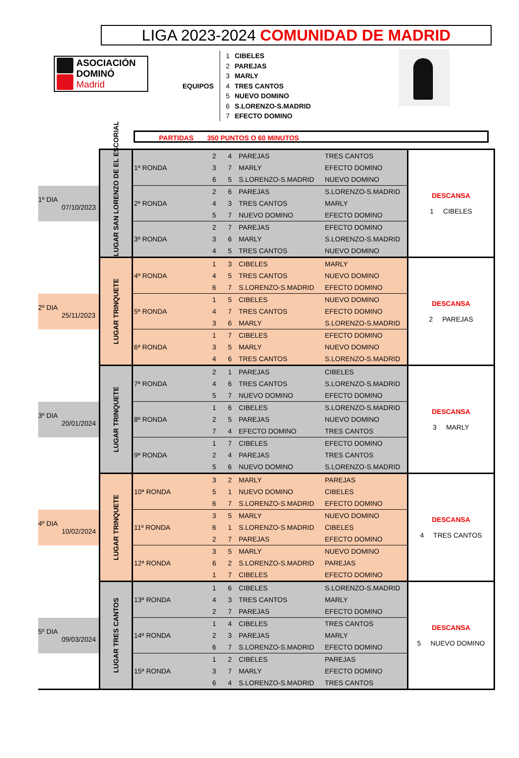LIGA 2023-2024 COMUNIDAD DE MADRID
ASOCIACIÓN
DOMINÓ
Madrid
EQUIPOS
1 CIBELES
2 PAREJAS
3 MARLY
4 TRES CANTOS
5 NUEVO DOMINO
6 S.LORENZO-S.MADRID
7 EFECTO DOMINO
PARTIDAS 350 PUNTOS O 60 MINUTOS
| | LUGAR SAN LORENZO DE EL ESCORIAL | 1ª RONDA | 2 | 4 | PAREJAS | TRES CANTOS | DESCANSA 1 CIBELES |
| | | | 3 | 7 | MARLY | EFECTO DOMINO | |
| | | | 6 | 5 | S.LORENZO-S.MADRID | NUEVO DOMINO | |
| 1º DIA 07/10/2023 | | 2ª RONDA | 2 | 6 | PAREJAS | S.LORENZO-S.MADRID | |
| | | | 4 | 3 | TRES CANTOS | MARLY | |
| | | | 5 | 7 | NUEVO DOMINO | EFECTO DOMINO | |
| | | 3ª RONDA | 2 | 7 | PAREJAS | EFECTO DOMINO | |
| | | | 3 | 6 | MARLY | S.LORENZO-S.MADRID | |
| | | | 4 | 5 | TRES CANTOS | NUEVO DOMINO | |
| | LUGAR TRINQUETE | 4ª RONDA | 1 | 3 | CIBELES | MARLY | DESCANSA 2 PAREJAS |
| | | | 4 | 5 | TRES CANTOS | NUEVO DOMINO | |
| | | | 6 | 7 | S.LORENZO-S.MADRID | EFECTO DOMINO | |
| 2º DIA 25/11/2023 | | 5ª RONDA | 1 | 5 | CIBELES | NUEVO DOMINO | |
| | | | 4 | 7 | TRES CANTOS | EFECTO DOMINO | |
| | | | 3 | 6 | MARLY | S.LORENZO-S.MADRID | |
| | | 6ª RONDA | 1 | 7 | CIBELES | EFECTO DOMINO | |
| | | | 3 | 5 | MARLY | NUEVO DOMINO | |
| | | | 4 | 6 | TRES CANTOS | S.LORENZO-S.MADRID | |
| | LUGAR TRINQUETE | 7ª RONDA | 2 | 1 | PAREJAS | CIBELES | DESCANSA 3 MARLY |
| | | | 4 | 6 | TRES CANTOS | S.LORENZO-S.MADRID | |
| | | | 5 | 7 | NUEVO DOMINO | EFECTO DOMINO | |
| 3º DIA 20/01/2024 | | 8ª RONDA | 1 | 6 | CIBELES | S.LORENZO-S.MADRID | |
| | | | 2 | 5 | PAREJAS | NUEVO DOMINO | |
| | | | 7 | 4 | EFECTO DOMINO | TRES CANTOS | |
| | | 9ª RONDA | 1 | 7 | CIBELES | EFECTO DOMINO | |
| | | | 2 | 4 | PAREJAS | TRES CANTOS | |
| | | | 5 | 6 | NUEVO DOMINO | S.LORENZO-S.MADRID | |
| | LUGAR TRINQUETE | 10ª RONDA | 3 | 2 | MARLY | PAREJAS | DESCANSA 4 TRES CANTOS |
| | | | 5 | 1 | NUEVO DOMINO | CIBELES | |
| | | | 6 | 7 | S.LORENZO-S.MADRID | EFECTO DOMINO | |
| 4º DIA 10/02/2024 | | 11ª RONDA | 3 | 5 | MARLY | NUEVO DOMINO | |
| | | | 6 | 1 | S.LORENZO-S.MADRID | CIBELES | |
| | | | 2 | 7 | PAREJAS | EFECTO DOMINO | |
| | | 12ª RONDA | 3 | 5 | MARLY | NUEVO DOMINO | |
| | | | 6 | 2 | S.LORENZO-S.MADRID | PAREJAS | |
| | | | 1 | 7 | CIBELES | EFECTO DOMINO | |
| | LUGAR TRES CANTOS | 13ª RONDA | 1 | 6 | CIBELES | S.LORENZO-S.MADRID | DESCANSA 5 NUEVO DOMINO |
| | | | 4 | 3 | TRES CANTOS | MARLY | |
| | | | 2 | 7 | PAREJAS | EFECTO DOMINO | |
| 5º DIA 09/03/2024 | | 14ª RONDA | 1 | 4 | CIBELES | TRES CANTOS | |
| | | | 2 | 3 | PAREJAS | MARLY | |
| | | | 6 | 7 | S.LORENZO-S.MADRID | EFECTO DOMINO | |
| | | 15ª RONDA | 1 | 2 | CIBELES | PAREJAS | |
| | | | 3 | 7 | MARLY | EFECTO DOMINO | |
| | | | 6 | 4 | S.LORENZO-S.MADRID | TRES CANTOS | |